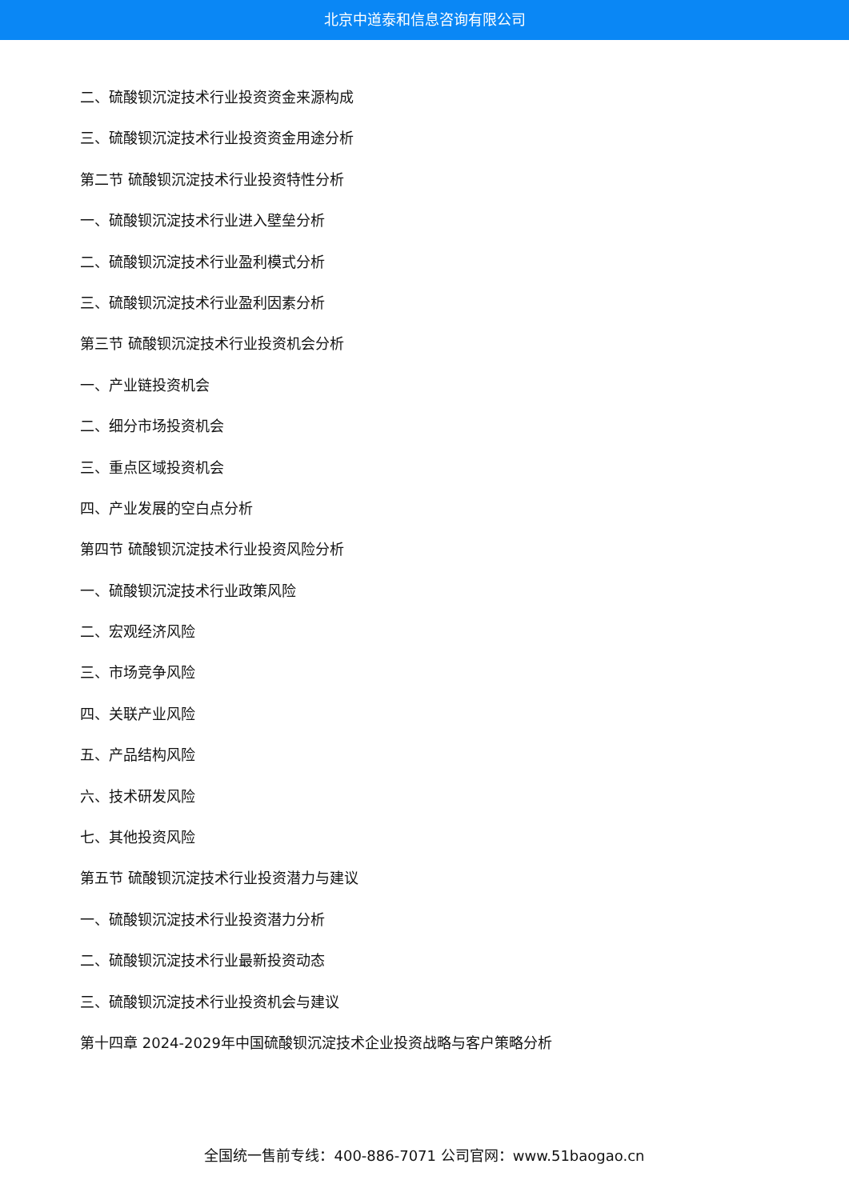北京中道泰和信息咨询有限公司
二、硫酸钡沉淀技术行业投资资金来源构成
三、硫酸钡沉淀技术行业投资资金用途分析
第二节 硫酸钡沉淀技术行业投资特性分析
一、硫酸钡沉淀技术行业进入壁垒分析
二、硫酸钡沉淀技术行业盈利模式分析
三、硫酸钡沉淀技术行业盈利因素分析
第三节 硫酸钡沉淀技术行业投资机会分析
一、产业链投资机会
二、细分市场投资机会
三、重点区域投资机会
四、产业发展的空白点分析
第四节 硫酸钡沉淀技术行业投资风险分析
一、硫酸钡沉淀技术行业政策风险
二、宏观经济风险
三、市场竞争风险
四、关联产业风险
五、产品结构风险
六、技术研发风险
七、其他投资风险
第五节 硫酸钡沉淀技术行业投资潜力与建议
一、硫酸钡沉淀技术行业投资潜力分析
二、硫酸钡沉淀技术行业最新投资动态
三、硫酸钡沉淀技术行业投资机会与建议
第十四章 2024-2029年中国硫酸钡沉淀技术企业投资战略与客户策略分析
全国统一售前专线：400-886-7071 公司官网：www.51baogao.cn